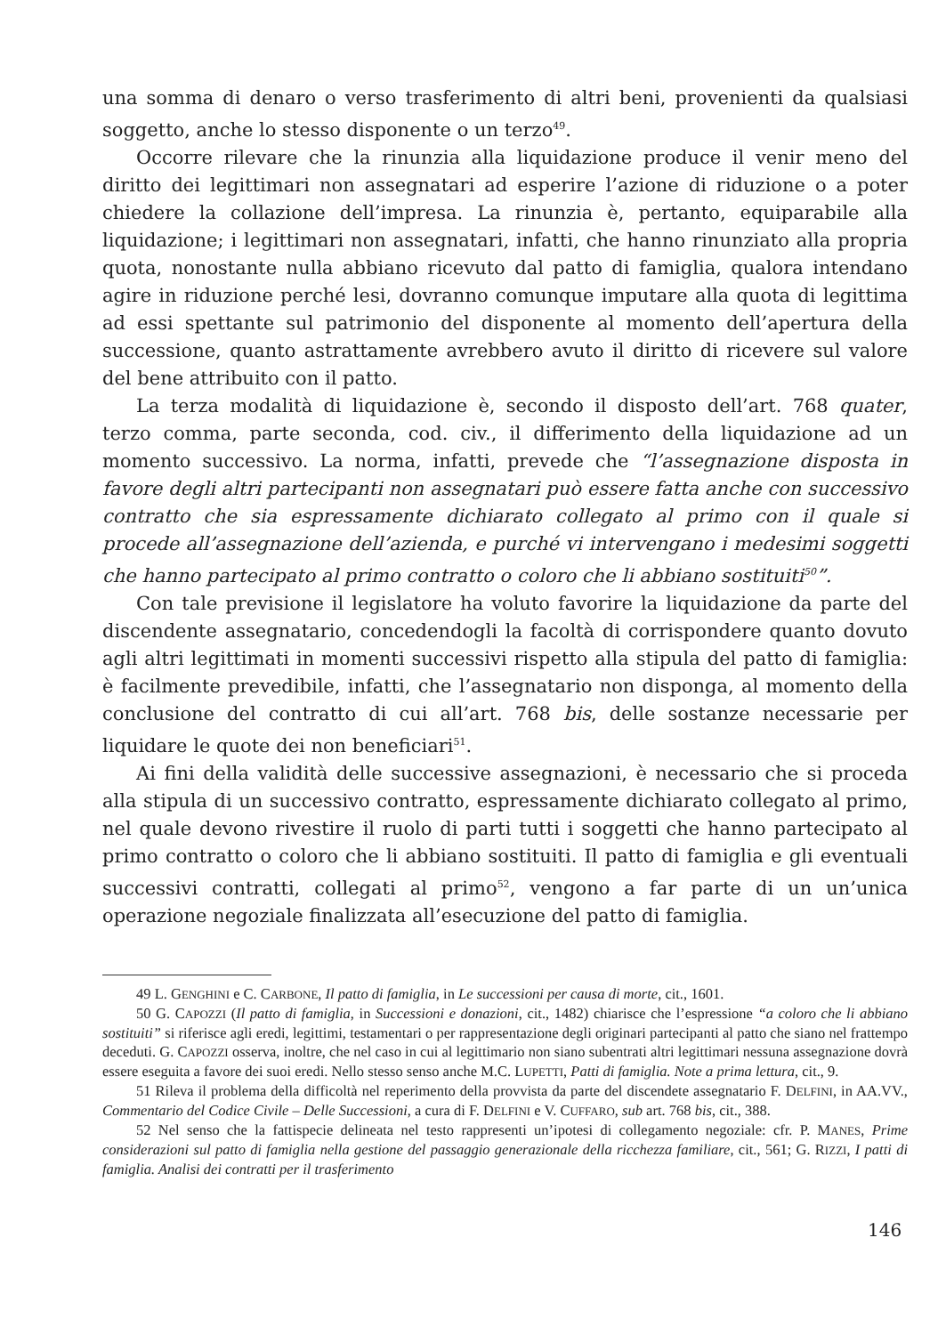una somma di denaro o verso trasferimento di altri beni, provenienti da qualsiasi soggetto, anche lo stesso disponente o un terzo<sup>49</sup>.
Occorre rilevare che la rinunzia alla liquidazione produce il venir meno del diritto dei legittimari non assegnatari ad esperire l’azione di riduzione o a poter chiedere la collazione dell’impresa. La rinunzia è, pertanto, equiparabile alla liquidazione; i legittimari non assegnatari, infatti, che hanno rinunziato alla propria quota, nonostante nulla abbiano ricevuto dal patto di famiglia, qualora intendano agire in riduzione perché lesi, dovranno comunque imputare alla quota di legittima ad essi spettante sul patrimonio del disponente al momento dell’apertura della successione, quanto astrattamente avrebbero avuto il diritto di ricevere sul valore del bene attribuito con il patto.
La terza modalità di liquidazione è, secondo il disposto dell’art. 768 quater, terzo comma, parte seconda, cod. civ., il differimento della liquidazione ad un momento successivo. La norma, infatti, prevede che “l’assegnazione disposta in favore degli altri partecipanti non assegnatari può essere fatta anche con successivo contratto che sia espressamente dichiarato collegato al primo con il quale si procede all’assegnazione dell’azienda, e purché vi intervengano i medesimi soggetti che hanno partecipato al primo contratto o coloro che li abbiano sostituiti<sup>50</sup>”.
Con tale previsione il legislatore ha voluto favorire la liquidazione da parte del discendente assegnatario, concedendogli la facoltà di corrispondere quanto dovuto agli altri legittimati in momenti successivi rispetto alla stipula del patto di famiglia: è facilmente prevedibile, infatti, che l’assegnatario non disponga, al momento della conclusione del contratto di cui all’art. 768 bis, delle sostanze necessarie per liquidare le quote dei non beneficiari<sup>51</sup>.
Ai fini della validità delle successive assegnazioni, è necessario che si proceda alla stipula di un successivo contratto, espressamente dichiarato collegato al primo, nel quale devono rivestire il ruolo di parti tutti i soggetti che hanno partecipato al primo contratto o coloro che li abbiano sostituiti. Il patto di famiglia e gli eventuali successivi contratti, collegati al primo<sup>52</sup>, vengono a far parte di un un’unica operazione negoziale finalizzata all’esecuzione del patto di famiglia.
49 L. GENGHINI e C. CARBONE, Il patto di famiglia, in Le successioni per causa di morte, cit., 1601.
50 G. CAPOZZI (Il patto di famiglia, in Successioni e donazioni, cit., 1482) chiarisce che l’espressione “a coloro che li abbiano sostituiti” si riferisce agli eredi, legittimi, testamentari o per rappresentazione degli originari partecipanti al patto che siano nel frattempo deceduti. G. CAPOZZI osserva, inoltre, che nel caso in cui al legittimario non siano subentrati altri legittimari nessuna assegnazione dovrà essere eseguita a favore dei suoi eredi. Nello stesso senso anche M.C. LUPETTI, Patti di famiglia. Note a prima lettura, cit., 9.
51 Rileva il problema della difficoltà nel reperimento della provvista da parte del discendete assegnatario F. DELFINI, in AA.VV., Commentario del Codice Civile – Delle Successioni, a cura di F. DELFINI e V. CUFFARO, sub art. 768 bis, cit., 388.
52 Nel senso che la fattispecie delineata nel testo rappresenti un’ipotesi di collegamento negoziale: cfr. P. MANES, Prime considerazioni sul patto di famiglia nella gestione del passaggio generazionale della ricchezza familiare, cit., 561; G. RIZZI, I patti di famiglia. Analisi dei contratti per il trasferimento
146